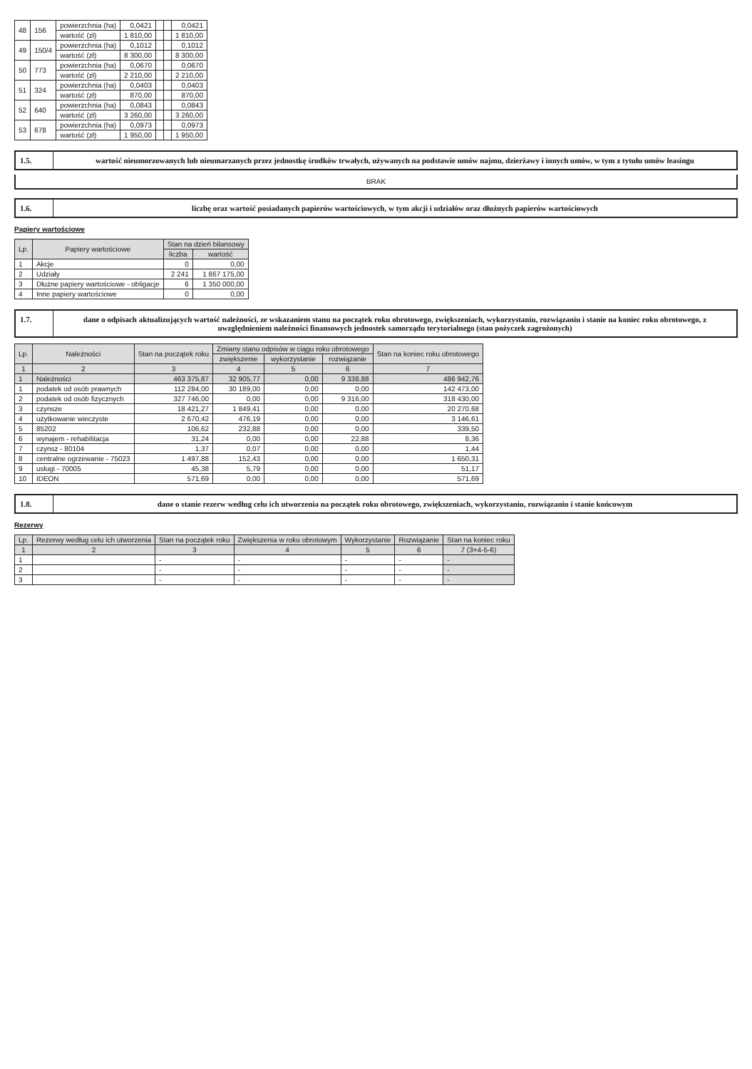| 48 | 156 | powierzchnia (ha) | 0,0421 | | | 0,0421 |
| | | wartość (zł) | 1 810,00 | | | 1 810,00 |
| 49 | 150/4 | powierzchnia (ha) | 0,1012 | | | 0,1012 |
| | | wartość (zł) | 8 300,00 | | | 8 300,00 |
| 50 | 773 | powierzchnia (ha) | 0,0670 | | | 0,0670 |
| | | wartość (zł) | 2 210,00 | | | 2 210,00 |
| 51 | 324 | powierzchnia (ha) | 0,0403 | | | 0,0403 |
| | | wartość (zł) | 870,00 | | | 870,00 |
| 52 | 640 | powierzchnia (ha) | 0,0843 | | | 0,0843 |
| | | wartość (zł) | 3 260,00 | | | 3 260,00 |
| 53 | 678 | powierzchnia (ha) | 0,0973 | | | 0,0973 |
| | | wartość (zł) | 1 950,00 | | | 1 950,00 |
1.5. wartość nieumorzowanych lub nieumarzanych przez jednostkę środków trwałych, używanych na podstawie umów najmu, dzierżawy i innych umów, w tym z tytułu umów leasingu
BRAK
1.6. liczbę oraz wartość posiadanych papierów wartościowych, w tym akcji i udziałów oraz dłużnych papierów wartościowych
Papiery wartościowe
| Lp. | Papiery wartościowe | Stan na dzień bilansowy | |
| --- | --- | --- | --- |
| | | liczba | wartość |
| 1 | Akcje | 0 | 0,00 |
| 2 | Udziały | 2 241 | 1 867 175,00 |
| 3 | Dłużne papiery wartościowe - obligacje | 6 | 1 350 000,00 |
| 4 | Inne papiery wartościowe | 0 | 0,00 |
1.7. dane o odpisach aktualizujących wartość należności, ze wskazaniem stanu na początek roku obrotowego, zwiększeniach, wykorzystaniu, rozwiązaniu i stanie na koniec roku obrotowego, z uwzględnieniem należności finansowych jednostek samorządu terytorialnego (stan pożyczek zagrożonych)
| Lp. | Należności | Stan na początek roku | Zmiany stanu odpisów w ciągu roku obrotowego | | | Stan na koniec roku obrotowego |
| --- | --- | --- | --- | --- | --- | --- |
| | | | zwiększenie | wykorzystanie | rozwiązanie | |
| 1 | 2 | 3 | 4 | 5 | 6 | 7 |
| 1 | Należności | 463 375,87 | 32 905,77 | 0,00 | 9 338,88 | 486 942,76 |
| 1 | podatek od osób prawnych | 112 284,00 | 30 189,00 | 0,00 | 0,00 | 142 473,00 |
| 2 | podatek od osób fizycznych | 327 746,00 | 0,00 | 0,00 | 9 316,00 | 318 430,00 |
| 3 | czynsze | 18 421,27 | 1 849,41 | 0,00 | 0,00 | 20 270,68 |
| 4 | użytkowanie wieczyste | 2 670,42 | 476,19 | 0,00 | 0,00 | 3 146,61 |
| 5 | 85202 | 106,62 | 232,88 | 0,00 | 0,00 | 339,50 |
| 6 | wynajem - rehabilitacja | 31,24 | 0,00 | 0,00 | 22,88 | 8,36 |
| 7 | czynsz - 80104 | 1,37 | 0,07 | 0,00 | 0,00 | 1,44 |
| 8 | centralne ogrzewanie - 75023 | 1 497,88 | 152,43 | 0,00 | 0,00 | 1 650,31 |
| 9 | usługi - 70005 | 45,38 | 5,79 | 0,00 | 0,00 | 51,17 |
| 10 | IDEON | 571,69 | 0,00 | 0,00 | 0,00 | 571,69 |
1.8. dane o stanie rezerw według celu ich utworzenia na początek roku obrotowego, zwiększeniach, wykorzystaniu, rozwiązaniu i stanie końcowym
Rezerwy
| Lp. | Rezerwy według celu ich utworzenia | Stan na początek roku | Zwiększenia w roku obrotowym | Wykorzystanie | Rozwiązanie | Stan na koniec roku |
| --- | --- | --- | --- | --- | --- | --- |
| 1 | 2 | 3 | 4 | 5 | 6 | 7 (3+4-5-6) |
| 1 | | - | - | - | - | - |
| 2 | | - | - | - | - | - |
| 3 | | - | - | - | - | - |